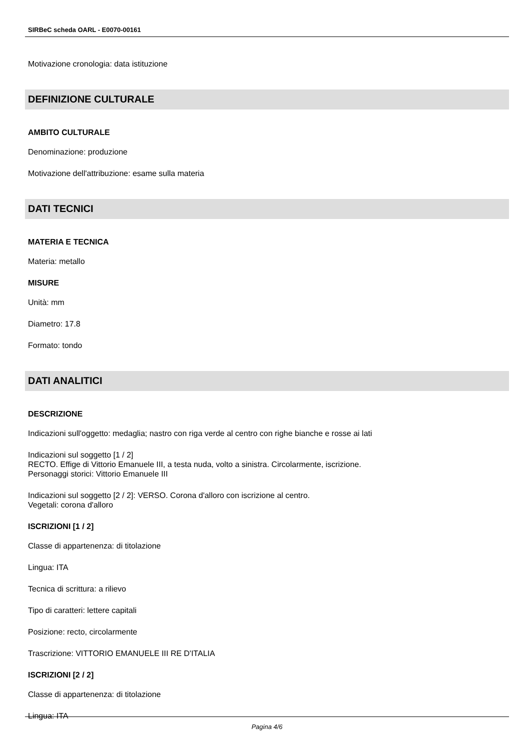SIRBeC scheda OARL - E0070-00161
Motivazione cronologia: data istituzione
DEFINIZIONE CULTURALE
AMBITO CULTURALE
Denominazione: produzione
Motivazione dell'attribuzione: esame sulla materia
DATI TECNICI
MATERIA E TECNICA
Materia: metallo
MISURE
Unità: mm
Diametro: 17.8
Formato: tondo
DATI ANALITICI
DESCRIZIONE
Indicazioni sull'oggetto: medaglia; nastro con riga verde al centro con righe bianche e rosse ai lati
Indicazioni sul soggetto [1 / 2]
RECTO. Effige di Vittorio Emanuele III, a testa nuda, volto a sinistra. Circolarmente, iscrizione.
Personaggi storici: Vittorio Emanuele III
Indicazioni sul soggetto [2 / 2]: VERSO. Corona d'alloro con iscrizione al centro.
Vegetali: corona d'alloro
ISCRIZIONI [1 / 2]
Classe di appartenenza: di titolazione
Lingua: ITA
Tecnica di scrittura: a rilievo
Tipo di caratteri: lettere capitali
Posizione: recto, circolarmente
Trascrizione: VITTORIO EMANUELE III RE D'ITALIA
ISCRIZIONI [2 / 2]
Classe di appartenenza: di titolazione
Lingua: ITA
Pagina 4/6